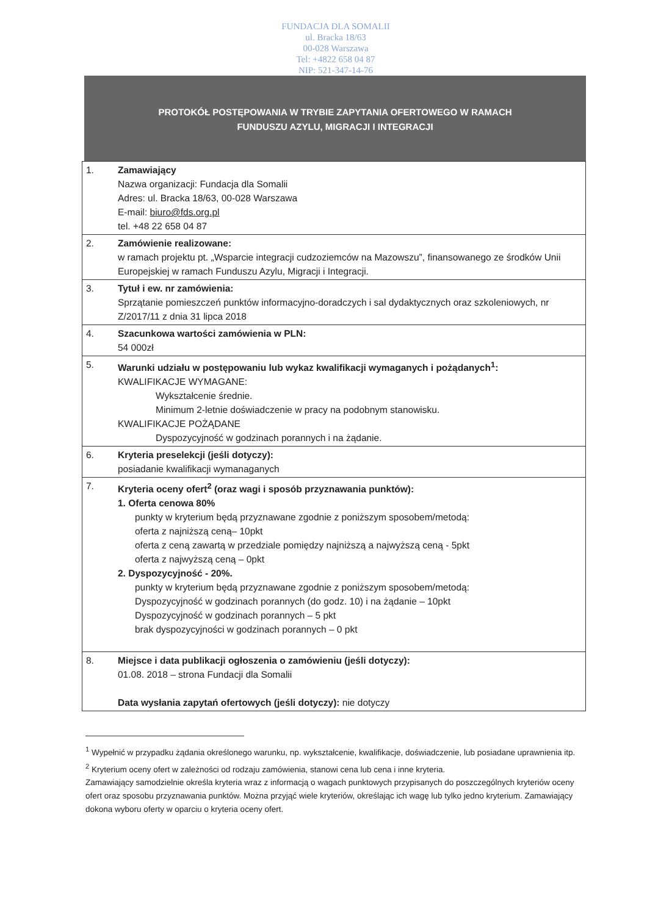FUNDACJA DLA SOMALII
ul. Bracka 18/63
00-028 Warszawa
Tel: +4822 658 04 87
NIP: 521-347-14-76
PROTOKÓŁ POSTĘPOWANIA W TRYBIE ZAPYTANIA OFERTOWEGO W RAMACH
FUNDUSZU AZYLU, MIGRACJI I INTEGRACJI
| 1. | Zamawiający Nazwa organizacji: Fundacja dla Somalii Adres: ul. Bracka 18/63, 00-028 Warszawa E-mail: biuro@fds.org.pl tel. +48 22 658 04 87 |
| 2. | Zamówienie realizowane: w ramach projektu pt. „Wsparcie integracji cudzoziemców na Mazowszu”, finansowanego ze środków Unii Europejskiej w ramach Funduszu Azylu, Migracji i Integracji. |
| 3. | Tytuł i ew. nr zamówienia: Sprzątanie pomieszczeń punktów informacyjno-doradczych i sal dydaktycznych oraz szkoleniowych, nr Z/2017/11 z dnia 31 lipca 2018 |
| 4. | Szacunkowa wartości zamówienia w PLN: 54 000zł |
| 5. | Warunki udziału w postępowaniu lub wykaz kwalifikacji wymaganych i pożądanych<sup>1</sup>: KWALIFIKACJE WYMAGANE: Wykształcenie średnie. Minimum 2-letnie doświadczenie w pracy na podobnym stanowisku. KWALIFIKACJE POŻĄDANE Dyspozycyjność w godzinach porannych i na żądanie. |
| 6. | Kryteria preselekcji (jeśli dotyczy): posiadanie kwalifikacji wymanaganych |
| 7. | Kryteria oceny ofert<sup>2</sup> (oraz wagi i sposób przyznawania punktów): 1. Oferta cenowa 80% punkty w kryterium będą przyznawane zgodnie z poniższym sposobem/metodą: oferta z najniższą ceną– 10pkt oferta z ceną zawartą w przedziale pomiędzy najniższą a najwyższą ceną - 5pkt oferta z najwyższą ceną – 0pkt 2. Dyspozycyjność - 20%. punkty w kryterium będą przyznawane zgodnie z poniższym sposobem/metodą: Dyspozycyjność w godzinach porannych (do godz. 10) i na żądanie – 10pkt Dyspozycyjność w godzinach porannych – 5 pkt brak dyspozycyjności w godzinach porannych – 0 pkt |
| 8. | Miejsce i data publikacji ogłoszenia o zamówieniu (jeśli dotyczy): 01.08. 2018 – strona Fundacji dla Somalii Data wysłania zapytań ofertowych (jeśli dotyczy): nie dotyczy |
<sup>1</sup> Wypełnić w przypadku żądania określonego warunku, np. wykształcenie, kwalifikacje, doświadczenie, lub posiadane uprawnienia itp.
<sup>2</sup> Kryterium oceny ofert w zależności od rodzaju zamówienia, stanowi cena lub cena i inne kryteria.
Zamawiający samodzielnie określa kryteria wraz z informacją o wagach punktowych przypisanych do poszczególnych kryteriów oceny ofert oraz sposobu przyznawania punktów. Można przyjąć wiele kryteriów, określając ich wagę lub tylko jedno kryterium. Zamawiający dokona wyboru oferty w oparciu o kryteria oceny ofert.